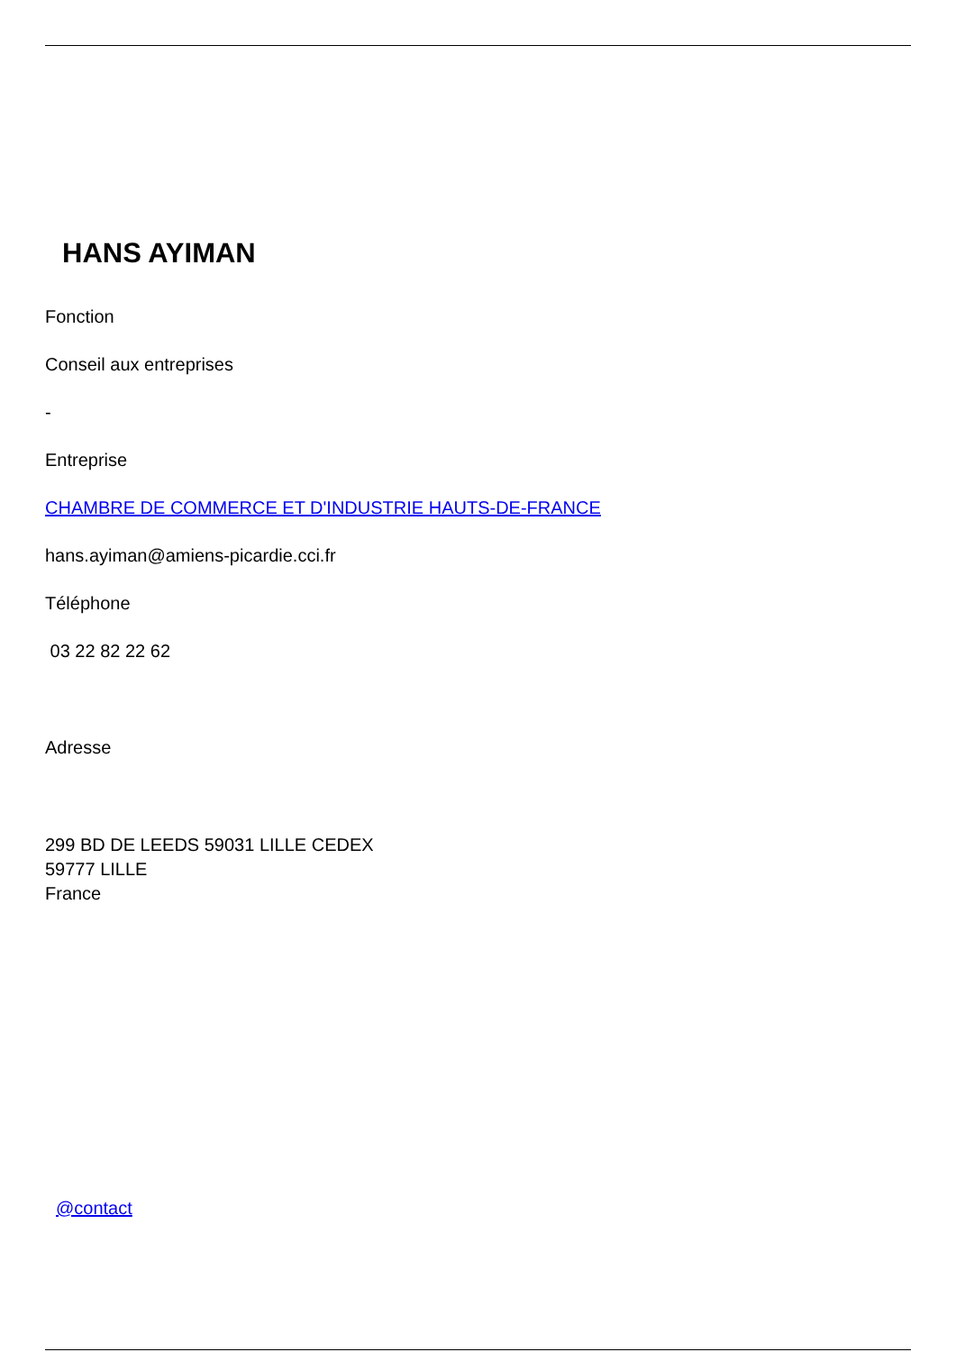HANS AYIMAN
Fonction
Conseil aux entreprises
-
Entreprise
CHAMBRE DE COMMERCE ET D'INDUSTRIE HAUTS-DE-FRANCE
hans.ayiman@amiens-picardie.cci.fr
Téléphone
03 22 82 22 62
Adresse
299 BD DE LEEDS 59031 LILLE CEDEX
59777 LILLE
France
@contact